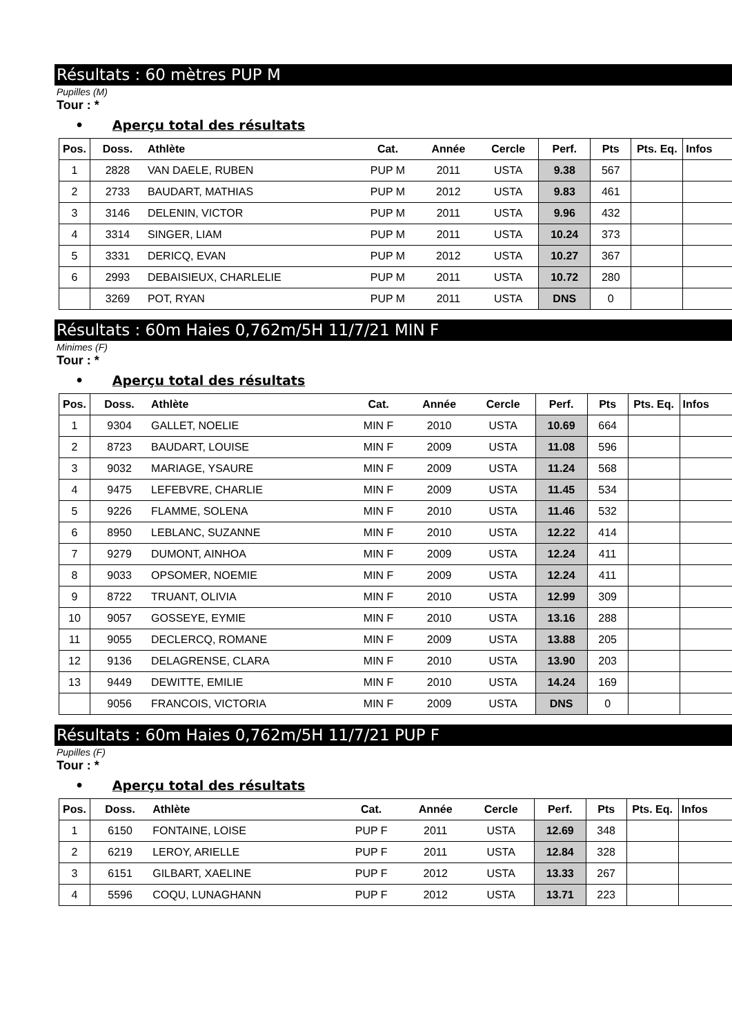Résultats : 60 mètres PUP M
Pupilles (M)
Tour : *
• Aperçu total des résultats
| Pos. | Doss. | Athlète | Cat. | Année | Cercle | Perf. | Pts | Pts. Eq. | Infos |
| --- | --- | --- | --- | --- | --- | --- | --- | --- | --- |
| 1 | 2828 | VAN DAELE, RUBEN | PUP M | 2011 | USTA | 9.38 | 567 | | |
| 2 | 2733 | BAUDART, MATHIAS | PUP M | 2012 | USTA | 9.83 | 461 | | |
| 3 | 3146 | DELENIN, VICTOR | PUP M | 2011 | USTA | 9.96 | 432 | | |
| 4 | 3314 | SINGER, LIAM | PUP M | 2011 | USTA | 10.24 | 373 | | |
| 5 | 3331 | DERICQ, EVAN | PUP M | 2012 | USTA | 10.27 | 367 | | |
| 6 | 2993 | DEBAISIEUX, CHARLELIE | PUP M | 2011 | USTA | 10.72 | 280 | | |
| | 3269 | POT, RYAN | PUP M | 2011 | USTA | DNS | 0 | | |
Résultats : 60m Haies 0,762m/5H 11/7/21 MIN F
Minimes (F)
Tour : *
• Aperçu total des résultats
| Pos. | Doss. | Athlète | Cat. | Année | Cercle | Perf. | Pts | Pts. Eq. | Infos |
| --- | --- | --- | --- | --- | --- | --- | --- | --- | --- |
| 1 | 9304 | GALLET, NOELIE | MIN F | 2010 | USTA | 10.69 | 664 | | |
| 2 | 8723 | BAUDART, LOUISE | MIN F | 2009 | USTA | 11.08 | 596 | | |
| 3 | 9032 | MARIAGE, YSAURE | MIN F | 2009 | USTA | 11.24 | 568 | | |
| 4 | 9475 | LEFEBVRE, CHARLIE | MIN F | 2009 | USTA | 11.45 | 534 | | |
| 5 | 9226 | FLAMME, SOLENA | MIN F | 2010 | USTA | 11.46 | 532 | | |
| 6 | 8950 | LEBLANC, SUZANNE | MIN F | 2010 | USTA | 12.22 | 414 | | |
| 7 | 9279 | DUMONT, AINHOA | MIN F | 2009 | USTA | 12.24 | 411 | | |
| 8 | 9033 | OPSOMER, NOEMIE | MIN F | 2009 | USTA | 12.24 | 411 | | |
| 9 | 8722 | TRUANT, OLIVIA | MIN F | 2010 | USTA | 12.99 | 309 | | |
| 10 | 9057 | GOSSEYE, EYMIE | MIN F | 2010 | USTA | 13.16 | 288 | | |
| 11 | 9055 | DECLERCQ, ROMANE | MIN F | 2009 | USTA | 13.88 | 205 | | |
| 12 | 9136 | DELAGRENSE, CLARA | MIN F | 2010 | USTA | 13.90 | 203 | | |
| 13 | 9449 | DEWITTE, EMILIE | MIN F | 2010 | USTA | 14.24 | 169 | | |
| | 9056 | FRANCOIS, VICTORIA | MIN F | 2009 | USTA | DNS | 0 | | |
Résultats : 60m Haies 0,762m/5H 11/7/21 PUP F
Pupilles (F)
Tour : *
• Aperçu total des résultats
| Pos. | Doss. | Athlète | Cat. | Année | Cercle | Perf. | Pts | Pts. Eq. | Infos |
| --- | --- | --- | --- | --- | --- | --- | --- | --- | --- |
| 1 | 6150 | FONTAINE, LOISE | PUP F | 2011 | USTA | 12.69 | 348 | | |
| 2 | 6219 | LEROY, ARIELLE | PUP F | 2011 | USTA | 12.84 | 328 | | |
| 3 | 6151 | GILBART, XAELINE | PUP F | 2012 | USTA | 13.33 | 267 | | |
| 4 | 5596 | COQU, LUNAGHANN | PUP F | 2012 | USTA | 13.71 | 223 | | |